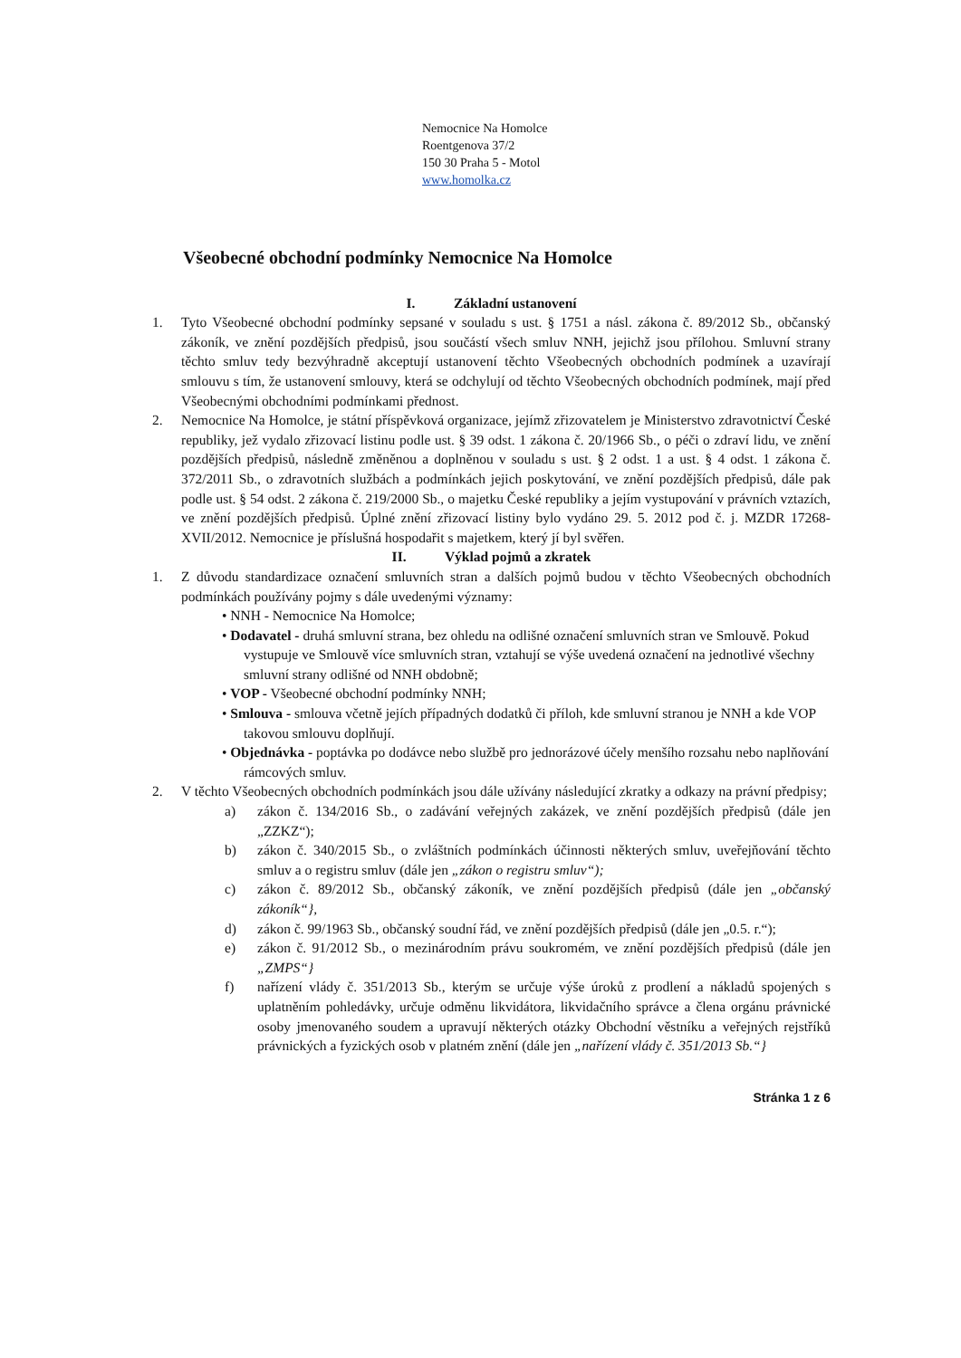Nemocnice Na Homolce
Roentgenova 37/2
150 30 Praha 5 - Motol
www.homolka.cz
Všeobecné obchodní podmínky Nemocnice Na Homolce
I. Základní ustanovení
1. Tyto Všeobecné obchodní podmínky sepsané v souladu s ust. § 1751 a násl. zákona č. 89/2012 Sb., občanský zákoník, ve znění pozdějších předpisů, jsou součástí všech smluv NNH, jejichž jsou přílohou. Smluvní strany těchto smluv tedy bezvýhradně akceptují ustanovení těchto Všeobecných obchodních podmínek a uzavírají smlouvu s tím, že ustanovení smlouvy, která se odchylují od těchto Všeobecných obchodních podmínek, mají před Všeobecnými obchodními podmínkami přednost.
2. Nemocnice Na Homolce, je státní příspěvková organizace, jejímž zřizovatelem je Ministerstvo zdravotnictví České republiky, jež vydalo zřizovací listinu podle ust. § 39 odst. 1 zákona č. 20/1966 Sb., o péči o zdraví lidu, ve znění pozdějších předpisů, následně změněnou a doplněnou v souladu s ust. § 2 odst. 1 a ust. § 4 odst. 1 zákona č. 372/2011 Sb., o zdravotních službách a podmínkách jejich poskytování, ve znění pozdějších předpisů, dále pak podle ust. § 54 odst. 2 zákona č. 219/2000 Sb., o majetku České republiky a jejím vystupování v právních vztazích, ve znění pozdějších předpisů. Úplné znění zřizovací listiny bylo vydáno 29. 5. 2012 pod č. j. MZDR 17268-XVII/2012. Nemocnice je příslušná hospodařit s majetkem, který jí byl svěřen.
II. Výklad pojmů a zkratek
1. Z důvodu standardizace označení smluvních stran a dalších pojmů budou v těchto Všeobecných obchodních podmínkách používány pojmy s dále uvedenými významy:
• NNH - Nemocnice Na Homolce;
• Dodavatel - druhá smluvní strana, bez ohledu na odlišné označení smluvních stran ve Smlouvě. Pokud vystupuje ve Smlouvě více smluvních stran, vztahují se výše uvedená označení na jednotlivé všechny smluvní strany odlišné od NNH obdobně;
• VOP - Všeobecné obchodní podmínky NNH;
• Smlouva - smlouva včetně jejích případných dodatků či příloh, kde smluvní stranou je NNH a kde VOP takovou smlouvu doplňují.
• Objednávka - poptávka po dodávce nebo službě pro jednorázové účely menšího rozsahu nebo naplňování rámcových smluv.
2. V těchto Všeobecných obchodních podmínkách jsou dále užívány následující zkratky a odkazy na právní předpisy;
a) zákon č. 134/2016 Sb., o zadávání veřejných zakázek, ve znění pozdějších předpisů (dále jen „ZZKZ“);
b) zákon č. 340/2015 Sb., o zvláštních podmínkách účinnosti některých smluv, uveřejňování těchto smluv a o registru smluv (dále jen „zákon o registru smluv“);
c) zákon č. 89/2012 Sb., občanský zákoník, ve znění pozdějších předpisů (dále jen „občanský zákoník“},
d) zákon č. 99/1963 Sb., občanský soudní řád, ve znění pozdějších předpisů (dále jen „0.5. r.“);
e) zákon č. 91/2012 Sb., o mezinárodním právu soukromém, ve znění pozdějších předpisů (dále jen „ZMPS“}
f) nařízení vlády č. 351/2013 Sb., kterým se určuje výše úroků z prodlení a nákladů spojených s uplatněním pohledávky, určuje odměnu likvidátora, likvidačního správce a člena orgánu právnické osoby jmenovaného soudem a upravují některých otázky Obchodní věstníku a veřejných rejstříků právnických a fyzických osob v platném znění (dále jen „nařízení vlády č. 351/2013 Sb.“}
Stránka 1 z 6